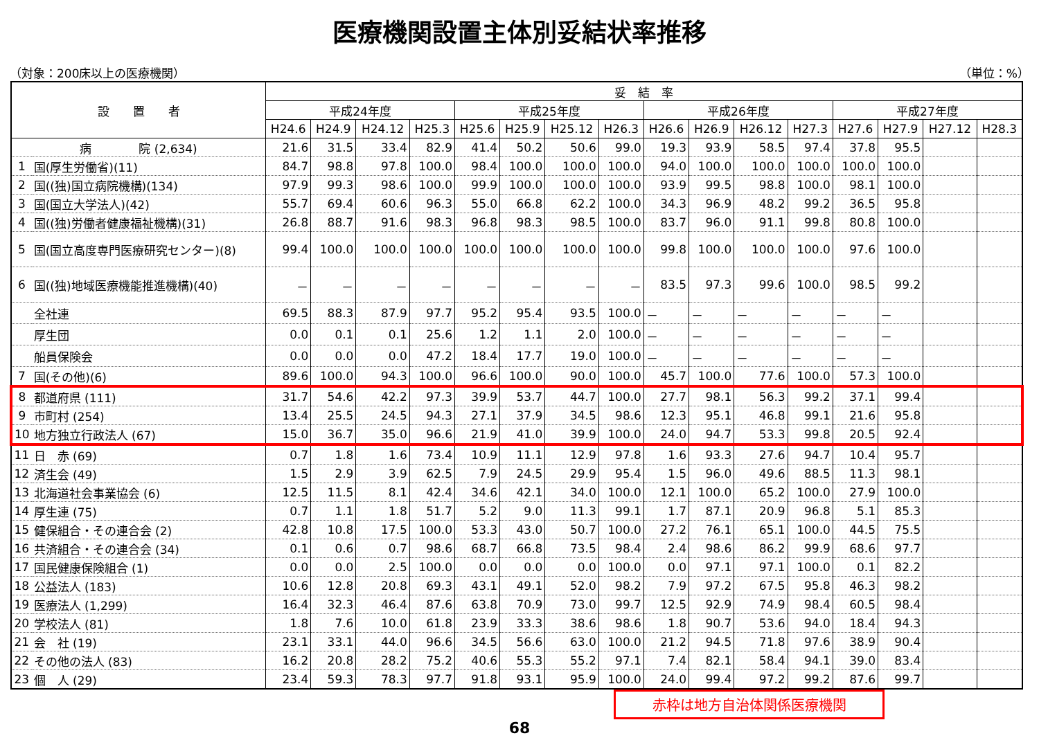医療機関設置主体別妥結状率推移
（対象：200床以上の医療機関） （単位：%）
| 設 置 者 | | 妥 結 率 | | | | | | | | | | | | | | | |
| --- | --- | --- | --- | --- | --- | --- | --- | --- | --- | --- | --- | --- | --- | --- | --- | --- | --- |
| | | 平成24年度 | | | | 平成25年度 | | | | 平成26年度 | | | | 平成27年度 | | | |
| | | H24.6 | H24.9 | H24.12 | H25.3 | H25.6 | H25.9 | H25.12 | H26.3 | H26.6 | H26.9 | H26.12 | H27.3 | H27.6 | H27.9 | H27.12 | H28.3 |
| 病 院 (2,634) | | 21.6 | 31.5 | 33.4 | 82.9 | 41.4 | 50.2 | 50.6 | 99.0 | 19.3 | 93.9 | 58.5 | 97.4 | 37.8 | 95.5 | | |
| 1 | 国(厚生労働省)(11) | 84.7 | 98.8 | 97.8 | 100.0 | 98.4 | 100.0 | 100.0 | 100.0 | 94.0 | 100.0 | 100.0 | 100.0 | 100.0 | 100.0 | | |
| 2 | 国((独)国立病院機構)(134) | 97.9 | 99.3 | 98.6 | 100.0 | 99.9 | 100.0 | 100.0 | 100.0 | 93.9 | 99.5 | 98.8 | 100.0 | 98.1 | 100.0 | | |
| 3 | 国(国立大学法人)(42) | 55.7 | 69.4 | 60.6 | 96.3 | 55.0 | 66.8 | 62.2 | 100.0 | 34.3 | 96.9 | 48.2 | 99.2 | 36.5 | 95.8 | | |
| 4 | 国((独)労働者健康福祉機構)(31) | 26.8 | 88.7 | 91.6 | 98.3 | 96.8 | 98.3 | 98.5 | 100.0 | 83.7 | 96.0 | 91.1 | 99.8 | 80.8 | 100.0 | | |
| 5 | 国(国立高度専門医療研究センター)(8) | 99.4 | 100.0 | 100.0 | 100.0 | 100.0 | 100.0 | 100.0 | 100.0 | 99.8 | 100.0 | 100.0 | 100.0 | 97.6 | 100.0 | | |
| 6 | 国((独)地域医療機能推進機構)(40) | － | － | － | － | － | － | － | － | 83.5 | 97.3 | 99.6 | 100.0 | 98.5 | 99.2 | | |
| | 全社連 | 69.5 | 88.3 | 87.9 | 97.7 | 95.2 | 95.4 | 93.5 | 100.0 | － | － | － | － | － | － | | |
| | 厚生団 | 0.0 | 0.1 | 0.1 | 25.6 | 1.2 | 1.1 | 2.0 | 100.0 | － | － | － | － | － | － | | |
| | 船員保険会 | 0.0 | 0.0 | 0.0 | 47.2 | 18.4 | 17.7 | 19.0 | 100.0 | － | － | － | － | － | － | | |
| 7 | 国(その他)(6) | 89.6 | 100.0 | 94.3 | 100.0 | 96.6 | 100.0 | 90.0 | 100.0 | 45.7 | 100.0 | 77.6 | 100.0 | 57.3 | 100.0 | | |
| 8 | 都道府県 (111) | 31.7 | 54.6 | 42.2 | 97.3 | 39.9 | 53.7 | 44.7 | 100.0 | 27.7 | 98.1 | 56.3 | 99.2 | 37.1 | 99.4 | | |
| 9 | 市町村 (254) | 13.4 | 25.5 | 24.5 | 94.3 | 27.1 | 37.9 | 34.5 | 98.6 | 12.3 | 95.1 | 46.8 | 99.1 | 21.6 | 95.8 | | |
| 10 | 地方独立行政法人 (67) | 15.0 | 36.7 | 35.0 | 96.6 | 21.9 | 41.0 | 39.9 | 100.0 | 24.0 | 94.7 | 53.3 | 99.8 | 20.5 | 92.4 | | |
| 11 | 日 赤 (69) | 0.7 | 1.8 | 1.6 | 73.4 | 10.9 | 11.1 | 12.9 | 97.8 | 1.6 | 93.3 | 27.6 | 94.7 | 10.4 | 95.7 | | |
| 12 | 済生会 (49) | 1.5 | 2.9 | 3.9 | 62.5 | 7.9 | 24.5 | 29.9 | 95.4 | 1.5 | 96.0 | 49.6 | 88.5 | 11.3 | 98.1 | | |
| 13 | 北海道社会事業協会 (6) | 12.5 | 11.5 | 8.1 | 42.4 | 34.6 | 42.1 | 34.0 | 100.0 | 12.1 | 100.0 | 65.2 | 100.0 | 27.9 | 100.0 | | |
| 14 | 厚生連 (75) | 0.7 | 1.1 | 1.8 | 51.7 | 5.2 | 9.0 | 11.3 | 99.1 | 1.7 | 87.1 | 20.9 | 96.8 | 5.1 | 85.3 | | |
| 15 | 健保組合・その連合会 (2) | 42.8 | 10.8 | 17.5 | 100.0 | 53.3 | 43.0 | 50.7 | 100.0 | 27.2 | 76.1 | 65.1 | 100.0 | 44.5 | 75.5 | | |
| 16 | 共済組合・その連合会 (34) | 0.1 | 0.6 | 0.7 | 98.6 | 68.7 | 66.8 | 73.5 | 98.4 | 2.4 | 98.6 | 86.2 | 99.9 | 68.6 | 97.7 | | |
| 17 | 国民健康保険組合 (1) | 0.0 | 0.0 | 2.5 | 100.0 | 0.0 | 0.0 | 0.0 | 100.0 | 0.0 | 97.1 | 97.1 | 100.0 | 0.1 | 82.2 | | |
| 18 | 公益法人 (183) | 10.6 | 12.8 | 20.8 | 69.3 | 43.1 | 49.1 | 52.0 | 98.2 | 7.9 | 97.2 | 67.5 | 95.8 | 46.3 | 98.2 | | |
| 19 | 医療法人 (1,299) | 16.4 | 32.3 | 46.4 | 87.6 | 63.8 | 70.9 | 73.0 | 99.7 | 12.5 | 92.9 | 74.9 | 98.4 | 60.5 | 98.4 | | |
| 20 | 学校法人 (81) | 1.8 | 7.6 | 10.0 | 61.8 | 23.9 | 33.3 | 38.6 | 98.6 | 1.8 | 90.7 | 53.6 | 94.0 | 18.4 | 94.3 | | |
| 21 | 会 社 (19) | 23.1 | 33.1 | 44.0 | 96.6 | 34.5 | 56.6 | 63.0 | 100.0 | 21.2 | 94.5 | 71.8 | 97.6 | 38.9 | 90.4 | | |
| 22 | その他の法人 (83) | 16.2 | 20.8 | 28.2 | 75.2 | 40.6 | 55.3 | 55.2 | 97.1 | 7.4 | 82.1 | 58.4 | 94.1 | 39.0 | 83.4 | | |
| 23 | 個 人 (29) | 23.4 | 59.3 | 78.3 | 97.7 | 91.8 | 93.1 | 95.9 | 100.0 | 24.0 | 99.4 | 97.2 | 99.2 | 87.6 | 99.7 | | |
赤枠は地方自治体関係医療機関
68